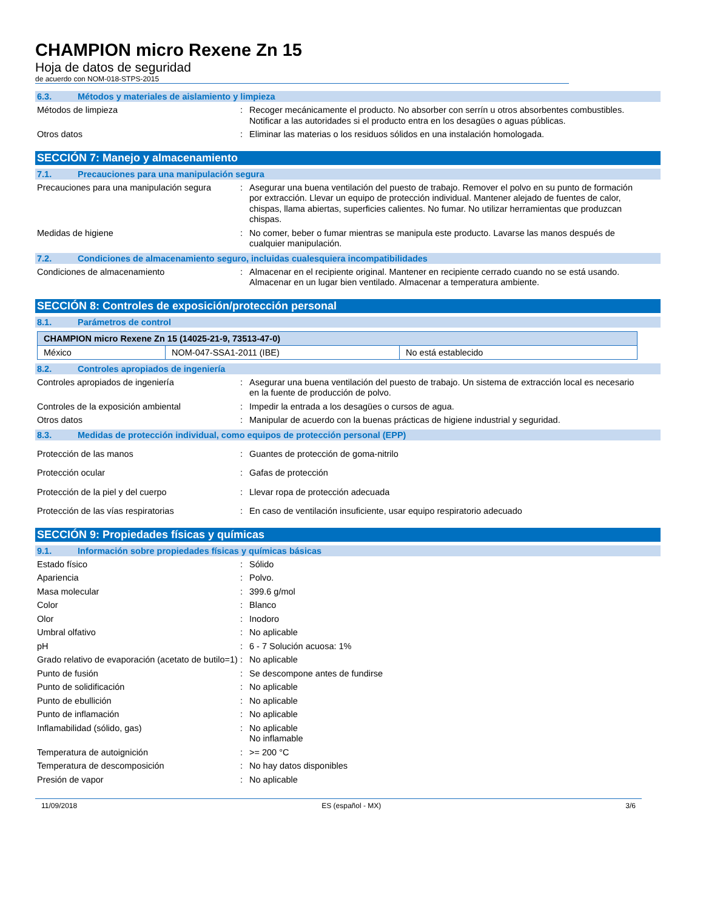CHAMPION micro Rexene Zn 15
Hoja de datos de seguridad
de acuerdo con NOM-018-STPS-2015
6.3. Métodos y materiales de aislamiento y limpieza
Métodos de limpieza : Recoger mecánicamente el producto. No absorber con serrín u otros absorbentes combustibles. Notificar a las autoridades si el producto entra en los desagües o aguas públicas.
Otros datos : Eliminar las materias o los residuos sólidos en una instalación homologada.
SECCIÓN 7: Manejo y almacenamiento
7.1. Precauciones para una manipulación segura
Precauciones para una manipulación segura
: Asegurar una buena ventilación del puesto de trabajo. Remover el polvo en su punto de formación por extracción. Llevar un equipo de protección individual. Mantener alejado de fuentes de calor, chispas, llama abiertas, superficies calientes. No fumar. No utilizar herramientas que produzcan chispas.
Medidas de higiene : No comer, beber o fumar mientras se manipula este producto. Lavarse las manos después de cualquier manipulación.
7.2. Condiciones de almacenamiento seguro, incluidas cualesquiera incompatibilidades
Condiciones de almacenamiento : Almacenar en el recipiente original. Mantener en recipiente cerrado cuando no se está usando. Almacenar en un lugar bien ventilado. Almacenar a temperatura ambiente.
SECCIÓN 8: Controles de exposición/protección personal
8.1. Parámetros de control
| CHAMPION micro Rexene Zn 15 (14025-21-9, 73513-47-0) | | |
| México | NOM-047-SSA1-2011 (IBE) | No está establecido |
8.2. Controles apropiados de ingeniería
Controles apropiados de ingeniería : Asegurar una buena ventilación del puesto de trabajo. Un sistema de extracción local es necesario en la fuente de producción de polvo.
Controles de la exposición ambiental : Impedir la entrada a los desagües o cursos de agua.
Otros datos : Manipular de acuerdo con la buenas prácticas de higiene industrial y seguridad.
8.3. Medidas de protección individual, como equipos de protección personal (EPP)
Protección de las manos : Guantes de protección de goma-nitrilo
Protección ocular : Gafas de protección
Protección de la piel y del cuerpo : Llevar ropa de protección adecuada
Protección de las vías respiratorias : En caso de ventilación insuficiente, usar equipo respiratorio adecuado
SECCIÓN 9: Propiedades físicas y químicas
9.1. Información sobre propiedades físicas y químicas básicas
Estado físico : Sólido
Apariencia : Polvo.
Masa molecular : 399.6 g/mol
Color : Blanco
Olor : Inodoro
Umbral olfativo : No aplicable
pH : 6 - 7 Solución acuosa: 1%
Grado relativo de evaporación (acetato de butilo=1)
: No aplicable
Punto de fusión : Se descompone antes de fundirse
Punto de solidificación : No aplicable
Punto de ebullición : No aplicable
Punto de inflamación : No aplicable
Inflamabilidad (sólido, gas) : No aplicable
No inflamable
Temperatura de autoignición : >= 200 °C
Temperatura de descomposición : No hay datos disponibles
Presión de vapor : No aplicable
11/09/2018 ES (español - MX) 3/6